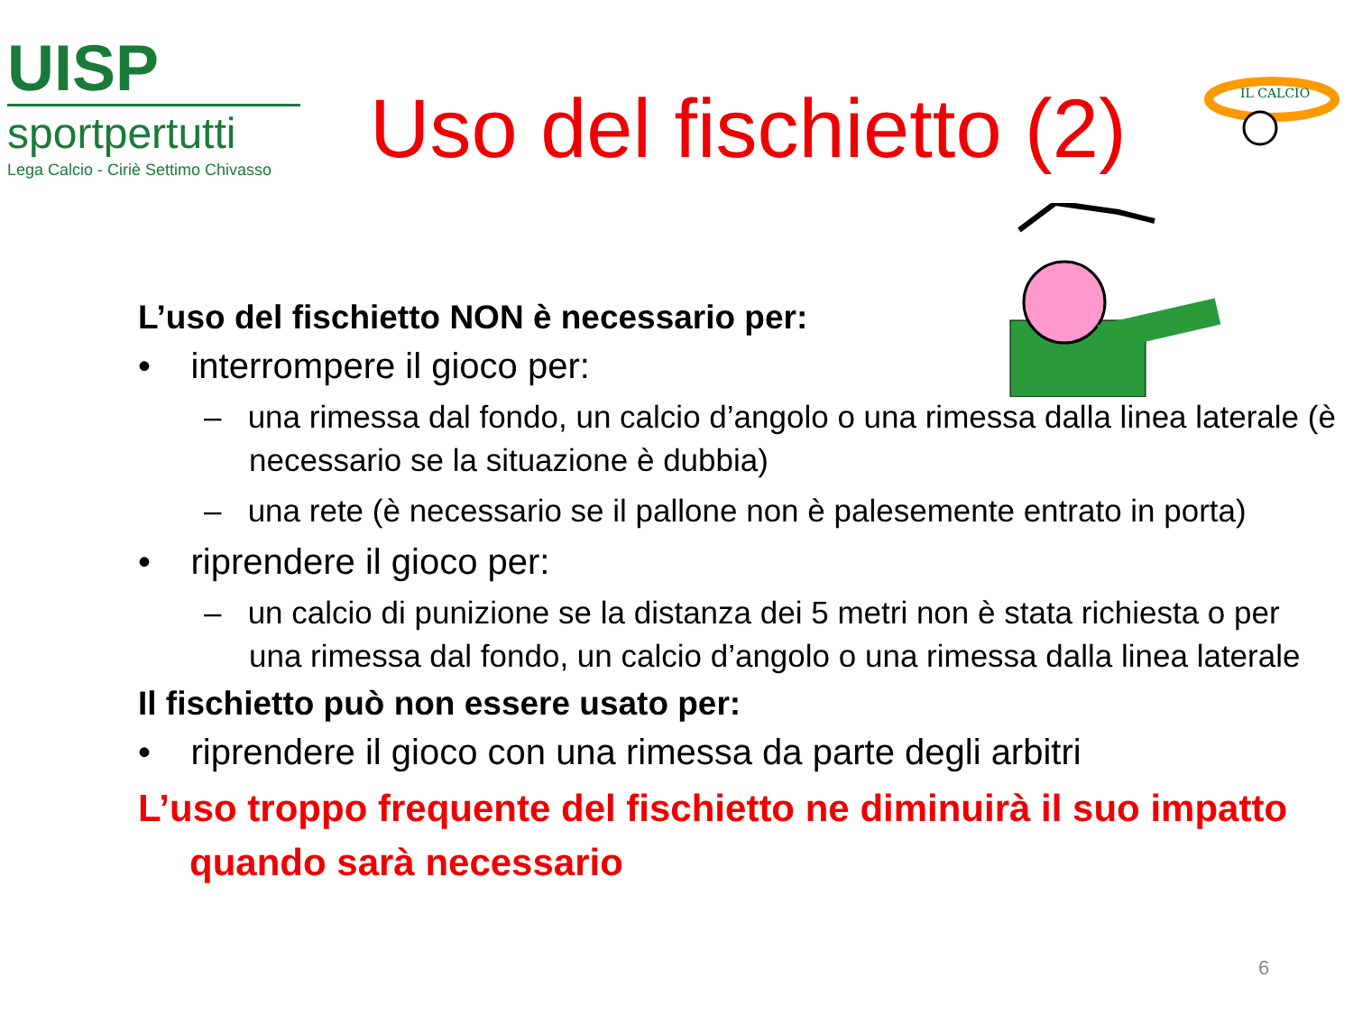UISP
sportpertutti
Lega Calcio - Ciriè Settimo Chivasso
Uso del fischietto (2)
IL CALCIO
L’uso del fischietto NON è necessario per:
• interrompere il gioco per:
– una rimessa dal fondo, un calcio d’angolo o una rimessa dalla linea laterale (è necessario se la situazione è dubbia)
– una rete (è necessario se il pallone non è palesemente entrato in porta)
• riprendere il gioco per:
– un calcio di punizione se la distanza dei 5 metri non è stata richiesta o per una rimessa dal fondo, un calcio d’angolo o una rimessa dalla linea laterale
Il fischietto può non essere usato per:
• riprendere il gioco con una rimessa da parte degli arbitri
L’uso troppo frequente del fischietto ne diminuirà il suo impatto quando sarà necessario
6